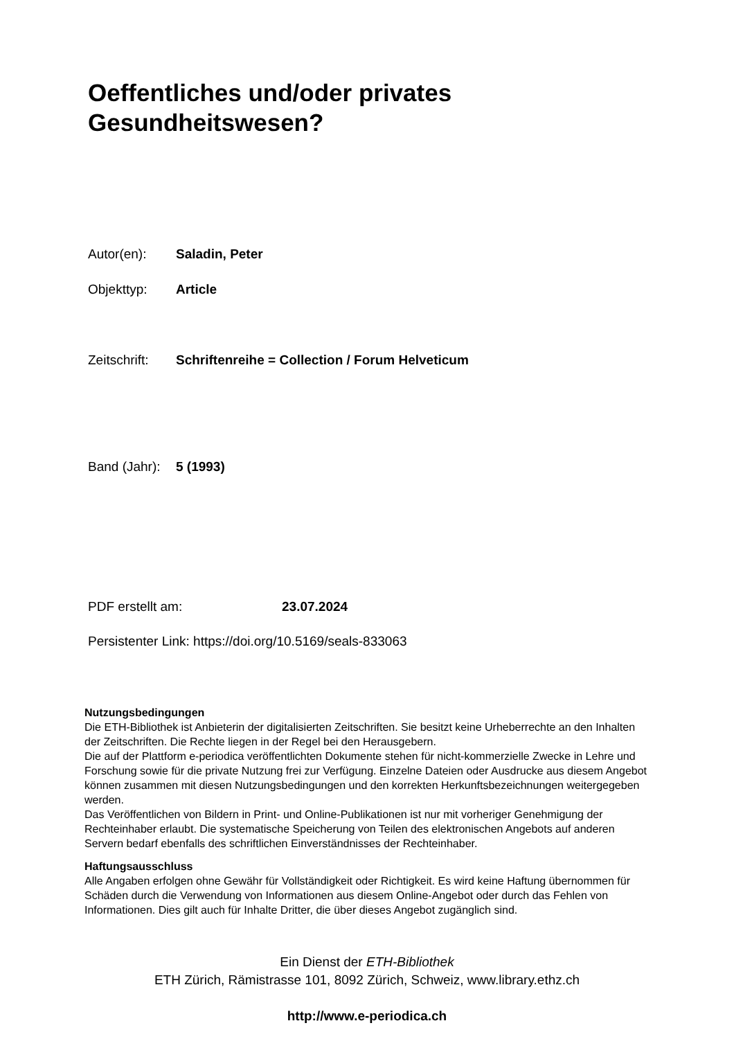Oeffentliches und/oder privates
Gesundheitswesen?
Autor(en): Saladin, Peter
Objekttyp: Article
Zeitschrift: Schriftenreihe = Collection / Forum Helveticum
Band (Jahr): 5 (1993)
PDF erstellt am: 23.07.2024
Persistenter Link: https://doi.org/10.5169/seals-833063
Nutzungsbedingungen
Die ETH-Bibliothek ist Anbieterin der digitalisierten Zeitschriften. Sie besitzt keine Urheberrechte an den Inhalten der Zeitschriften. Die Rechte liegen in der Regel bei den Herausgebern.
Die auf der Plattform e-periodica veröffentlichten Dokumente stehen für nicht-kommerzielle Zwecke in Lehre und Forschung sowie für die private Nutzung frei zur Verfügung. Einzelne Dateien oder Ausdrucke aus diesem Angebot können zusammen mit diesen Nutzungsbedingungen und den korrekten Herkunftsbezeichnungen weitergegeben werden.
Das Veröffentlichen von Bildern in Print- und Online-Publikationen ist nur mit vorheriger Genehmigung der Rechteinhaber erlaubt. Die systematische Speicherung von Teilen des elektronischen Angebots auf anderen Servern bedarf ebenfalls des schriftlichen Einverständnisses der Rechteinhaber.
Haftungsausschluss
Alle Angaben erfolgen ohne Gewähr für Vollständigkeit oder Richtigkeit. Es wird keine Haftung übernommen für Schäden durch die Verwendung von Informationen aus diesem Online-Angebot oder durch das Fehlen von Informationen. Dies gilt auch für Inhalte Dritter, die über dieses Angebot zugänglich sind.
Ein Dienst der ETH-Bibliothek
ETH Zürich, Rämistrasse 101, 8092 Zürich, Schweiz, www.library.ethz.ch
http://www.e-periodica.ch